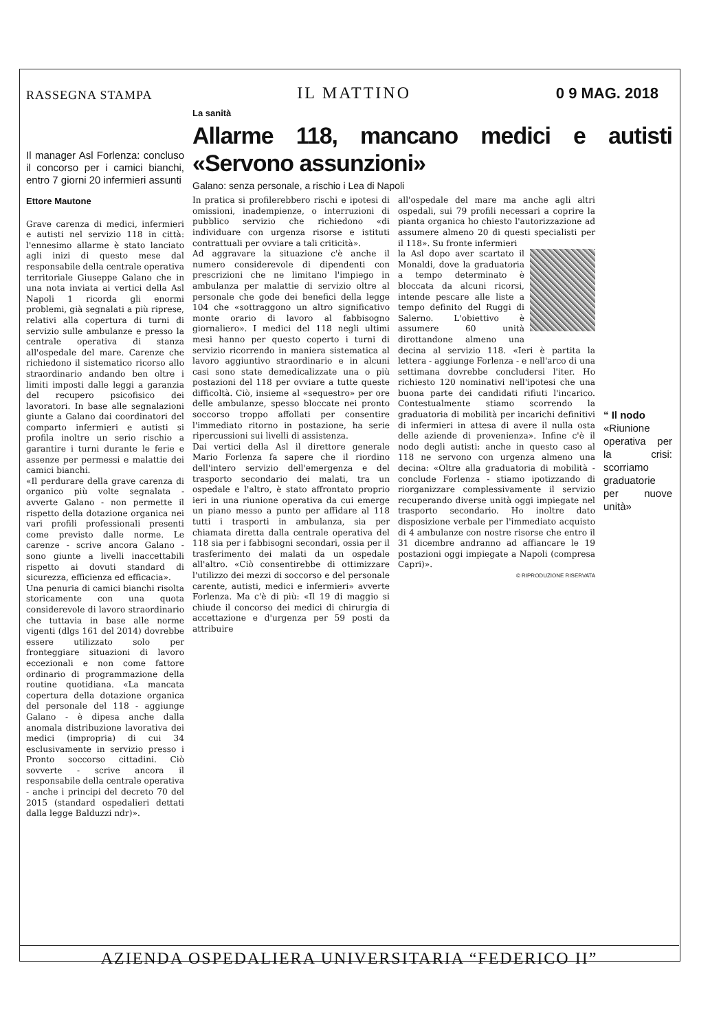RASSEGNA STAMPA IL MATTINO 0 9 MAG. 2018
Il manager Asl Forlenza: concluso il concorso per i camici bianchi, entro 7 giorni 20 infermieri assunti
Ettore Mautone
Grave carenza di medici, infermieri e autisti nel servizio 118 in città: l'ennesimo allarme è stato lanciato agli inizi di questo mese dal responsabile della centrale operativa territoriale Giuseppe Galano che in una nota inviata ai vertici della Asl Napoli 1 ricorda gli enormi problemi, già segnalati a più riprese, relativi alla copertura di turni di servizio sulle ambulanze e presso la centrale operativa di stanza all'ospedale del mare. Carenze che richiedono il sistematico ricorso allo straordinario andando ben oltre i limiti imposti dalle leggi a garanzia del recupero psicofisico dei lavoratori. In base alle segnalazioni giunte a Galano dai coordinatori del comparto infermieri e autisti si profila inoltre un serio rischio a garantire i turni durante le ferie e assenze per permessi e malattie dei camici bianchi.
«Il perdurare della grave carenza di organico più volte segnalata - avverte Galano - non permette il rispetto della dotazione organica nei vari profili professionali presenti come previsto dalle norme. Le carenze - scrive ancora Galano - sono giunte a livelli inaccettabili rispetto ai dovuti standard di sicurezza, efficienza ed efficacia».
Una penuria di camici bianchi risolta storicamente con una quota considerevole di lavoro straordinario che tuttavia in base alle norme vigenti (dlgs 161 del 2014) dovrebbe essere utilizzato solo per fronteggiare situazioni di lavoro eccezionali e non come fattore ordinario di programmazione della routine quotidiana. «La mancata copertura della dotazione organica del personale del 118 - aggiunge Galano - è dipesa anche dalla anomala distribuzione lavorativa dei medici (impropria) di cui 34 esclusivamente in servizio presso i Pronto soccorso cittadini. Ciò sovverte - scrive ancora il responsabile della centrale operativa - anche i principi del decreto 70 del 2015 (standard ospedalieri dettati dalla legge Balduzzi ndr)».
La sanità
Allarme 118, mancano medici e autisti «Servono assunzioni»
Galano: senza personale, a rischio i Lea di Napoli
In pratica si profilerebbero rischi e ipotesi di omissioni, inadempienze, o interruzioni di pubblico servizio che richiedono «di individuare con urgenza risorse e istituti contrattuali per ovviare a tali criticità».
Ad aggravare la situazione c'è anche il numero considerevole di dipendenti con prescrizioni che ne limitano l'impiego in ambulanza per malattie di servizio oltre al personale che gode dei benefici della legge 104 che «sottraggono un altro significativo monte orario di lavoro al fabbisogno giornaliero». I medici del 118 negli ultimi mesi hanno per questo coperto i turni di servizio ricorrendo in maniera sistematica al lavoro aggiuntivo straordinario e in alcuni casi sono state demedicalizzate una o più postazioni del 118 per ovviare a tutte queste difficoltà. Ciò, insieme al «sequestro» per ore delle ambulanze, spesso bloccate nei pronto soccorso troppo affollati per consentire l'immediato ritorno in postazione, ha serie ripercussioni sui livelli di assistenza.
Dai vertici della Asl il direttore generale Mario Forlenza fa sapere che il riordino dell'intero servizio dell'emergenza e del trasporto secondario dei malati, tra un ospedale e l'altro, è stato affrontato proprio ieri in una riunione operativa da cui emerge un piano messo a punto per affidare al 118 tutti i trasporti in ambulanza, sia per chiamata diretta dalla centrale operativa del 118 sia per i fabbisogni secondari, ossia per il trasferimento dei malati da un ospedale all'altro. «Ciò consentirebbe di ottimizzare l'utilizzo dei mezzi di soccorso e del personale carente, autisti, medici e infermieri» avverte Forlenza. Ma c'è di più: «Il 19 di maggio si chiude il concorso dei medici di chirurgia di accettazione e d'urgenza per 59 posti da attribuire
all'ospedale del mare ma anche agli altri ospedali, sui 79 profili necessari a coprire la pianta organica ho chiesto l'autorizzazione ad assumere almeno 20 di questi specialisti per il 118». Su fronte infermieri
la Asl dopo aver scartato il Monaldi, dove la graduatoria a tempo determinato è bloccata da alcuni ricorsi, intende pescare alle liste a tempo definito del Ruggi di Salerno. L'obiettivo è assumere 60 unità dirottandone almeno una decina al servizio 118. «Ieri è partita la lettera - aggiunge Forlenza - e nell'arco di una settimana dovrebbe concludersi l'iter. Ho richiesto 120 nominativi nell'ipotesi che una buona parte dei candidati rifiuti l'incarico. Contestualmente stiamo scorrendo la graduatoria di mobilità per incarichi definitivi di infermieri in attesa di avere il nulla osta delle aziende di provenienza». Infine c'è il nodo degli autisti: anche in questo caso al 118 ne servono con urgenza almeno una decina: «Oltre alla graduatoria di mobilità - conclude Forlenza - stiamo ipotizzando di riorganizzare complessivamente il servizio recuperando diverse unità oggi impiegate nel trasporto secondario. Ho inoltre dato disposizione verbale per l'immediato acquisto di 4 ambulanze con nostre risorse che entro il 31 dicembre andranno ad affiancare le 19 postazioni oggi impiegate a Napoli (compresa Capri)».
© RIPRODUZIONE RISERVATA
“ Il nodo
«Riunione operativa per la crisi: scorriamo graduatorie per nuove unità»
AZIENDA OSPEDALIERA UNIVERSITARIA “FEDERICO II”